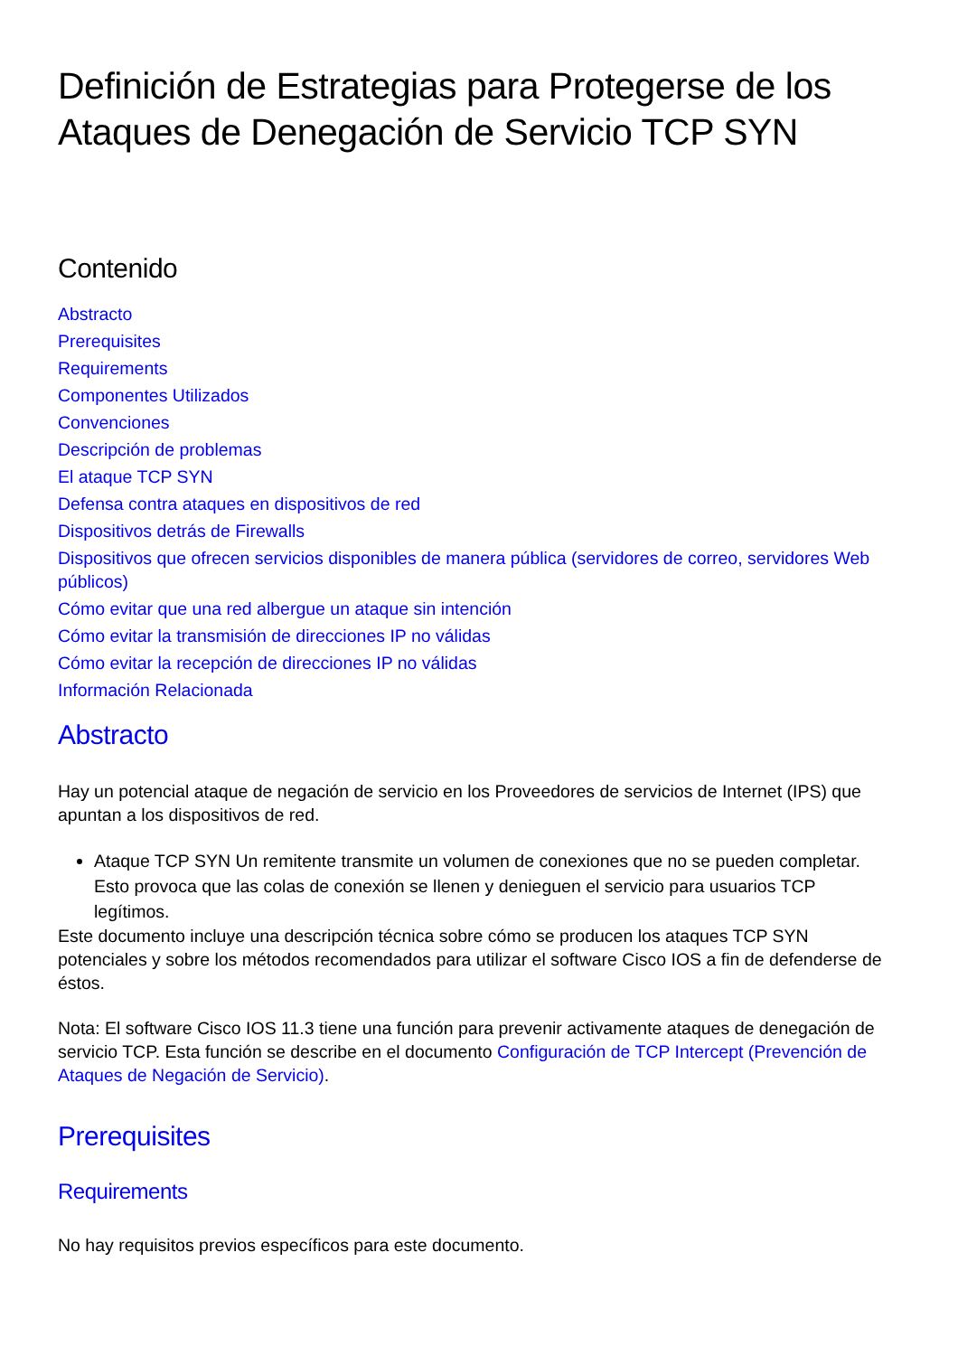Definición de Estrategias para Protegerse de los Ataques de Denegación de Servicio TCP SYN
Contenido
Abstracto
Prerequisites
Requirements
Componentes Utilizados
Convenciones
Descripción de problemas
El ataque TCP SYN
Defensa contra ataques en dispositivos de red
Dispositivos detrás de Firewalls
Dispositivos que ofrecen servicios disponibles de manera pública (servidores de correo, servidores Web públicos)
Cómo evitar que una red albergue un ataque sin intención
Cómo evitar la transmisión de direcciones IP no válidas
Cómo evitar la recepción de direcciones IP no válidas
Información Relacionada
Abstracto
Hay un potencial ataque de negación de servicio en los Proveedores de servicios de Internet (IPS) que apuntan a los dispositivos de red.
Ataque TCP SYN Un remitente transmite un volumen de conexiones que no se pueden completar. Esto provoca que las colas de conexión se llenen y denieguen el servicio para usuarios TCP legítimos.
Este documento incluye una descripción técnica sobre cómo se producen los ataques TCP SYN potenciales y sobre los métodos recomendados para utilizar el software Cisco IOS a fin de defenderse de éstos.
Nota: El software Cisco IOS 11.3 tiene una función para prevenir activamente ataques de denegación de servicio TCP. Esta función se describe en el documento Configuración de TCP Intercept (Prevención de Ataques de Negación de Servicio).
Prerequisites
Requirements
No hay requisitos previos específicos para este documento.